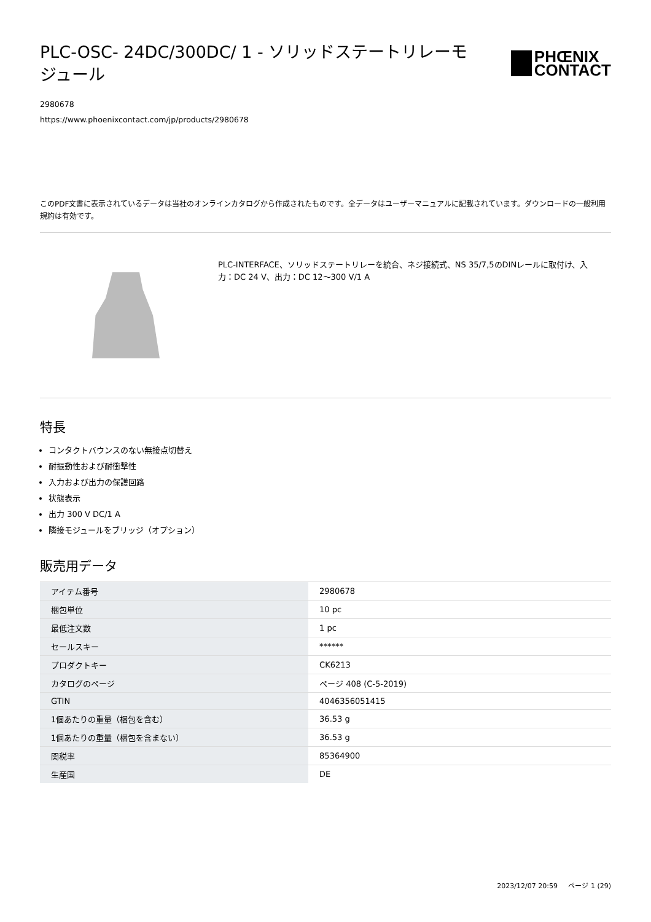PLC-OSC- 24DC/300DC/ 1 - ソリッドステートリレーモジュール
PHŒNIX
CONTACT
2980678
https://www.phoenixcontact.com/jp/products/2980678
このPDF文書に表示されているデータは当社のオンラインカタログから作成されたものです。全データはユーザーマニュアルに記載されています。ダウンロードの一般利用規約は有効です。
PLC-INTERFACE、ソリッドステートリレーを統合、ネジ接続式、NS 35/7,5のDINレールに取付け、入力：DC 24 V、出力：DC 12～300 V/1 A
特長
コンタクトバウンスのない無接点切替え
耐振動性および耐衝撃性
入力および出力の保護回路
状態表示
出力 300 V DC/1 A
隣接モジュールをブリッジ（オプション）
販売用データ
| アイテム番号 | 2980678 |
| 梱包単位 | 10 pc |
| 最低注文数 | 1 pc |
| セールスキー | ****** |
| プロダクトキー | CK6213 |
| カタログのページ | ページ 408 (C-5-2019) |
| GTIN | 4046356051415 |
| 1個あたりの重量（梱包を含む） | 36.53 g |
| 1個あたりの重量（梱包を含まない） | 36.53 g |
| 関税率 | 85364900 |
| 生産国 | DE |
2023/12/07 20:59 ページ 1 (29)